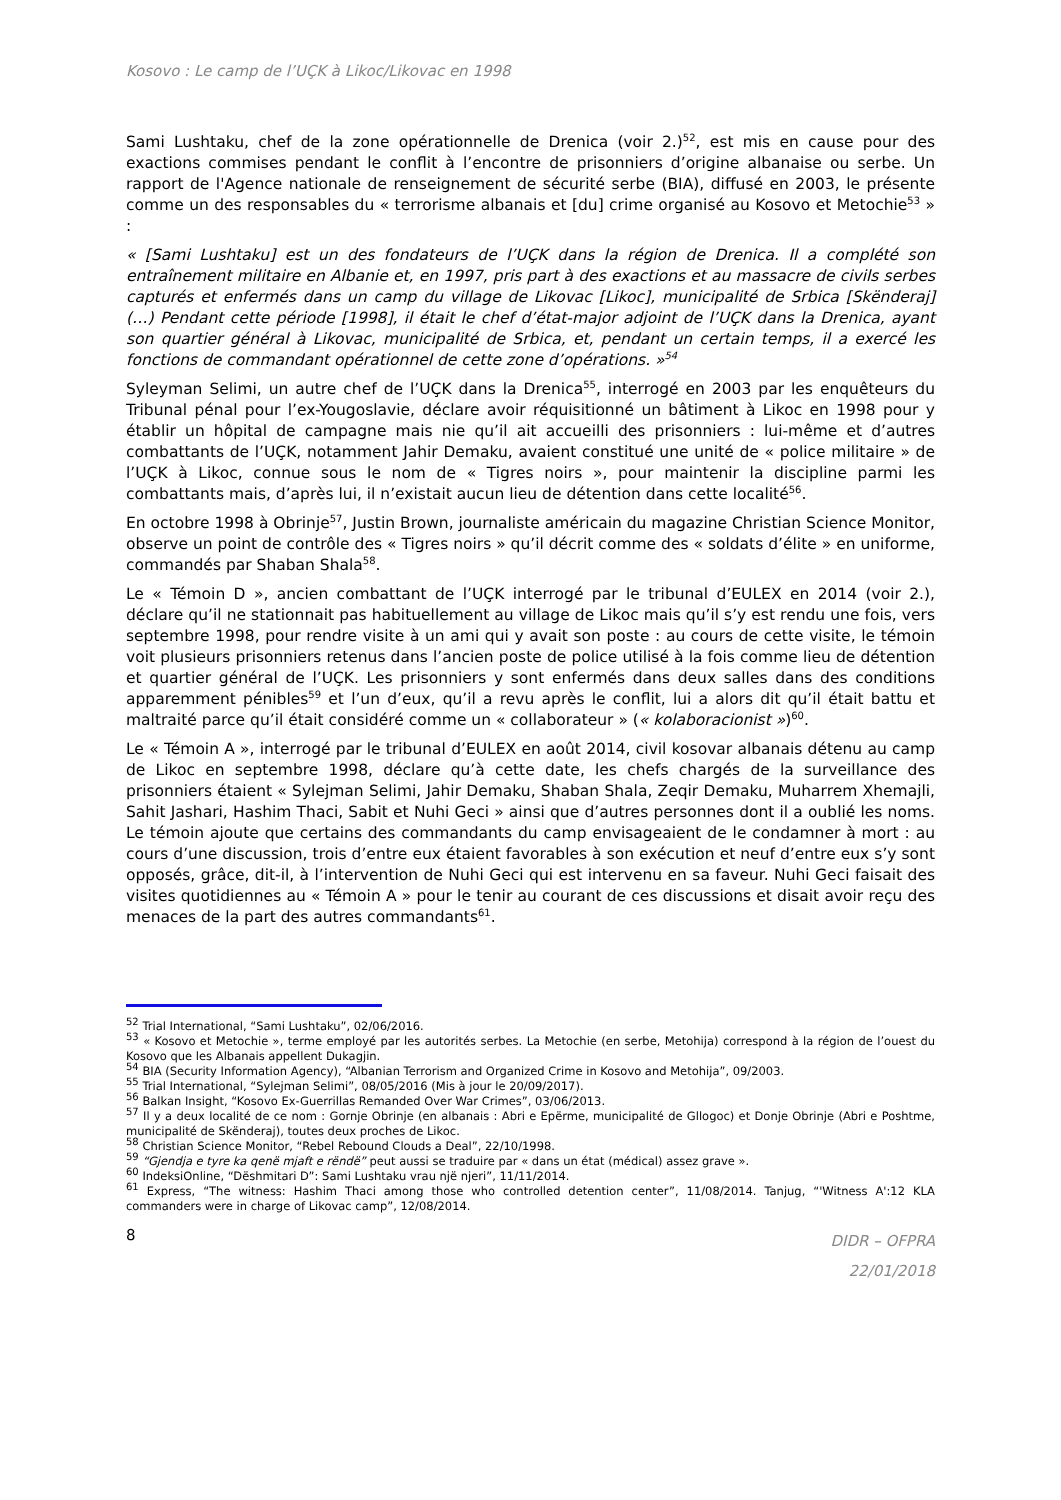Kosovo : Le camp de l’UÇK à Likoc/Likovac en 1998
Sami Lushtaku, chef de la zone opérationnelle de Drenica (voir 2.)<sup>52</sup>, est mis en cause pour des exactions commises pendant le conflit à l’encontre de prisonniers d’origine albanaise ou serbe. Un rapport de l'Agence nationale de renseignement de sécurité serbe (BIA), diffusé en 2003, le présente comme un des responsables du « terrorisme albanais et [du] crime organisé au Kosovo et Metochie<sup>53</sup> » :
« [Sami Lushtaku] est un des fondateurs de l’UÇK dans la région de Drenica. Il a complété son entraînement militaire en Albanie et, en 1997, pris part à des exactions et au massacre de civils serbes capturés et enfermés dans un camp du village de Likovac [Likoc], municipalité de Srbica [Skënderaj] (…) Pendant cette période [1998], il était le chef d’état-major adjoint de l’UÇK dans la Drenica, ayant son quartier général à Likovac, municipalité de Srbica, et, pendant un certain temps, il a exercé les fonctions de commandant opérationnel de cette zone d’opérations. »<sup>54</sup>
Syleyman Selimi, un autre chef de l’UÇK dans la Drenica<sup>55</sup>, interrogé en 2003 par les enquêteurs du Tribunal pénal pour l’ex-Yougoslavie, déclare avoir réquisitionné un bâtiment à Likoc en 1998 pour y établir un hôpital de campagne mais nie qu’il ait accueilli des prisonniers : lui-même et d’autres combattants de l’UÇK, notamment Jahir Demaku, avaient constitué une unité de « police militaire » de l’UÇK à Likoc, connue sous le nom de « Tigres noirs », pour maintenir la discipline parmi les combattants mais, d’après lui, il n’existait aucun lieu de détention dans cette localité<sup>56</sup>.
En octobre 1998 à Obrinje<sup>57</sup>, Justin Brown, journaliste américain du magazine Christian Science Monitor, observe un point de contrôle des « Tigres noirs » qu’il décrit comme des « soldats d’élite » en uniforme, commandés par Shaban Shala<sup>58</sup>.
Le « Témoin D », ancien combattant de l’UÇK interrogé par le tribunal d’EULEX en 2014 (voir 2.), déclare qu’il ne stationnait pas habituellement au village de Likoc mais qu’il s’y est rendu une fois, vers septembre 1998, pour rendre visite à un ami qui y avait son poste : au cours de cette visite, le témoin voit plusieurs prisonniers retenus dans l’ancien poste de police utilisé à la fois comme lieu de détention et quartier général de l’UÇK. Les prisonniers y sont enfermés dans deux salles dans des conditions apparemment pénibles<sup>59</sup> et l’un d’eux, qu’il a revu après le conflit, lui a alors dit qu’il était battu et maltraité parce qu’il était considéré comme un « collaborateur » (« kolaboracionist »)<sup>60</sup>.
Le « Témoin A », interrogé par le tribunal d’EULEX en août 2014, civil kosovar albanais détenu au camp de Likoc en septembre 1998, déclare qu’à cette date, les chefs chargés de la surveillance des prisonniers étaient « Sylejman Selimi, Jahir Demaku, Shaban Shala, Zeqir Demaku, Muharrem Xhemajli, Sahit Jashari, Hashim Thaci, Sabit et Nuhi Geci » ainsi que d’autres personnes dont il a oublié les noms. Le témoin ajoute que certains des commandants du camp envisageaient de le condamner à mort : au cours d’une discussion, trois d’entre eux étaient favorables à son exécution et neuf d’entre eux s’y sont opposés, grâce, dit-il, à l’intervention de Nuhi Geci qui est intervenu en sa faveur. Nuhi Geci faisait des visites quotidiennes au « Témoin A » pour le tenir au courant de ces discussions et disait avoir reçu des menaces de la part des autres commandants<sup>61</sup>.
<sup>52</sup> Trial International, “Sami Lushtaku”, 02/06/2016.
<sup>53</sup> « Kosovo et Metochie », terme employé par les autorités serbes. La Metochie (en serbe, Metohija) correspond à la région de l’ouest du Kosovo que les Albanais appellent Dukagjin.
<sup>54</sup> BIA (Security Information Agency), “Albanian Terrorism and Organized Crime in Kosovo and Metohija”, 09/2003.
<sup>55</sup> Trial International, “Sylejman Selimi”, 08/05/2016 (Mis à jour le 20/09/2017).
<sup>56</sup> Balkan Insight, “Kosovo Ex-Guerrillas Remanded Over War Crimes”, 03/06/2013.
<sup>57</sup> Il y a deux localité de ce nom : Gornje Obrinje (en albanais : Abri e Epërme, municipalité de Gllogoc) et Donje Obrinje (Abri e Poshtme, municipalité de Skënderaj), toutes deux proches de Likoc.
<sup>58</sup> Christian Science Monitor, “Rebel Rebound Clouds a Deal”, 22/10/1998.
<sup>59</sup> “Gjendja e tyre ka qenë mjaft e rëndë” peut aussi se traduire par « dans un état (médical) assez grave ».
<sup>60</sup> IndeksiOnline, “Dëshmitari D”: Sami Lushtaku vrau një njeri”, 11/11/2014.
<sup>61</sup> Express, “The witness: Hashim Thaci among those who controlled detention center”, 11/08/2014. Tanjug, “'Witness A':12 KLA commanders were in charge of Likovac camp”, 12/08/2014.
8
DIDR – OFPRA
22/01/2018